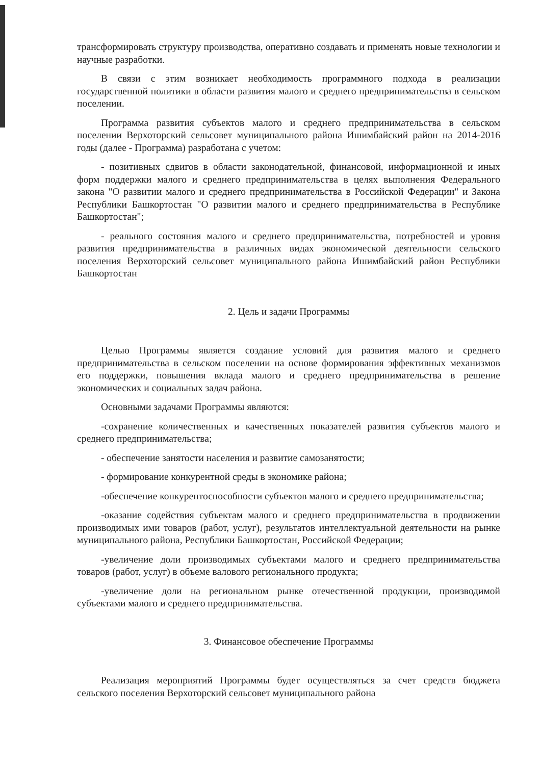трансформировать структуру производства, оперативно создавать и применять новые технологии и научные разработки.
В связи с этим возникает необходимость программного подхода в реализации государственной политики в области развития малого и среднего предпринимательства в сельском поселении.
Программа развития субъектов малого и среднего предпринимательства в сельском поселении Верхоторский сельсовет муниципального района Ишимбайский район на 2014-2016 годы (далее - Программа) разработана с учетом:
- позитивных сдвигов в области законодательной, финансовой, информационной и иных форм поддержки малого и среднего предпринимательства в целях выполнения Федерального закона "О развитии малого и среднего предпринимательства в Российской Федерации" и Закона Республики Башкортостан "О развитии малого и среднего предпринимательства в Республике Башкортостан";
- реального состояния малого и среднего предпринимательства, потребностей и уровня развития предпринимательства в различных видах экономической деятельности сельского поселения Верхоторский сельсовет муниципального района Ишимбайский район Республики Башкортостан
2. Цель и задачи Программы
Целью Программы является создание условий для развития малого и среднего предпринимательства в сельском поселении на основе формирования эффективных механизмов его поддержки, повышения вклада малого и среднего предпринимательства в решение экономических и социальных задач района.
Основными задачами Программы являются:
-сохранение количественных и качественных показателей развития субъектов малого и среднего предпринимательства;
- обеспечение занятости населения и развитие самозанятости;
- формирование конкурентной среды в экономике района;
-обеспечение конкурентоспособности субъектов малого и среднего предпринимательства;
-оказание содействия субъектам малого и среднего предпринимательства в продвижении производимых ими товаров (работ, услуг), результатов интеллектуальной деятельности на рынке муниципального района, Республики Башкортостан, Российской Федерации;
-увеличение доли производимых субъектами малого и среднего предпринимательства товаров (работ, услуг) в объеме валового регионального продукта;
-увеличение доли на региональном рынке отечественной продукции, производимой субъектами малого и среднего предпринимательства.
3. Финансовое обеспечение Программы
Реализация мероприятий Программы будет осуществляться за счет средств бюджета сельского поселения Верхоторский сельсовет муниципального района